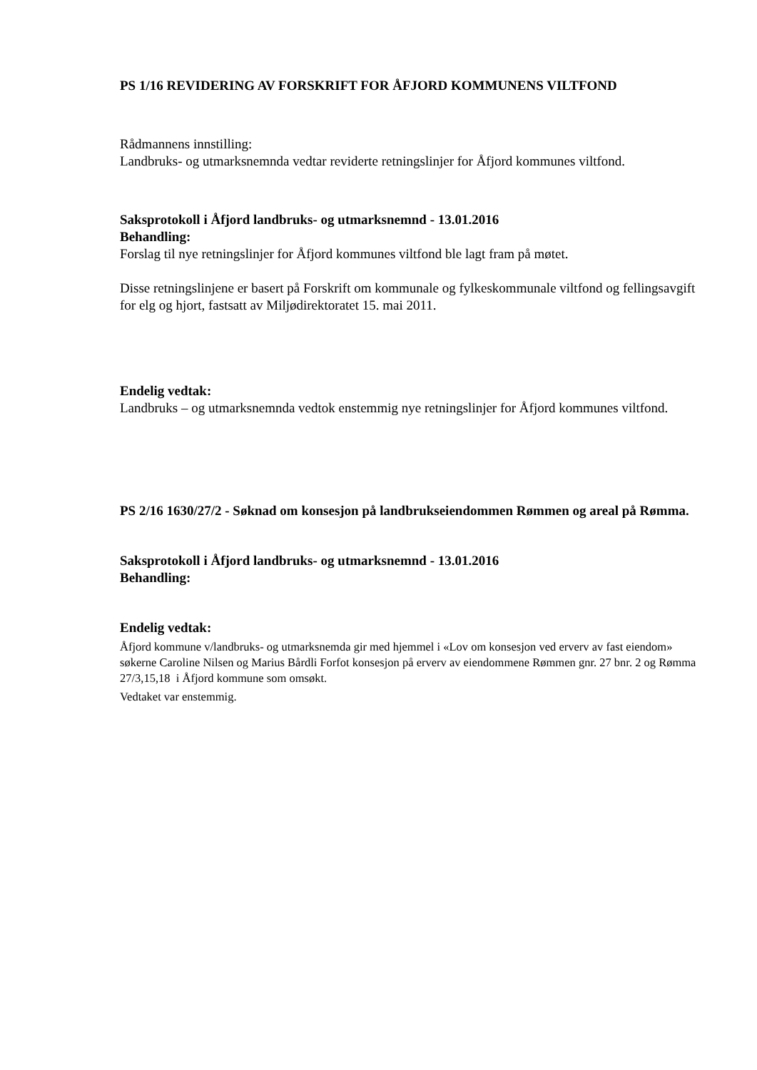PS 1/16 REVIDERING AV FORSKRIFT FOR ÅFJORD KOMMUNENS VILTFOND
Rådmannens innstilling:
Landbruks- og utmarksnemnda vedtar reviderte retningslinjer for Åfjord kommunes viltfond.
Saksprotokoll i Åfjord landbruks- og utmarksnemnd - 13.01.2016
Behandling:
Forslag til nye retningslinjer for Åfjord kommunes viltfond ble lagt fram på møtet.
Disse retningslinjene er basert på Forskrift om kommunale og fylkeskommunale viltfond og fellingsavgift for elg og hjort, fastsatt av Miljødirektoratet 15. mai 2011.
Endelig vedtak:
Landbruks – og utmarksnemnda vedtok enstemmig nye retningslinjer for Åfjord kommunes viltfond.
PS 2/16 1630/27/2 - Søknad om konsesjon på landbrukseiendommen Rømmen og areal på Rømma.
Saksprotokoll i Åfjord landbruks- og utmarksnemnd - 13.01.2016
Behandling:
Endelig vedtak:
Åfjord kommune v/landbruks- og utmarksnemda gir med hjemmel i «Lov om konsesjon ved erverv av fast eiendom» søkerne Caroline Nilsen og Marius Bårdli Forfot konsesjon på erverv av eiendommene Rømmen gnr. 27 bnr. 2 og Rømma 27/3,15,18 i Åfjord kommune som omsøkt.
Vedtaket var enstemmig.